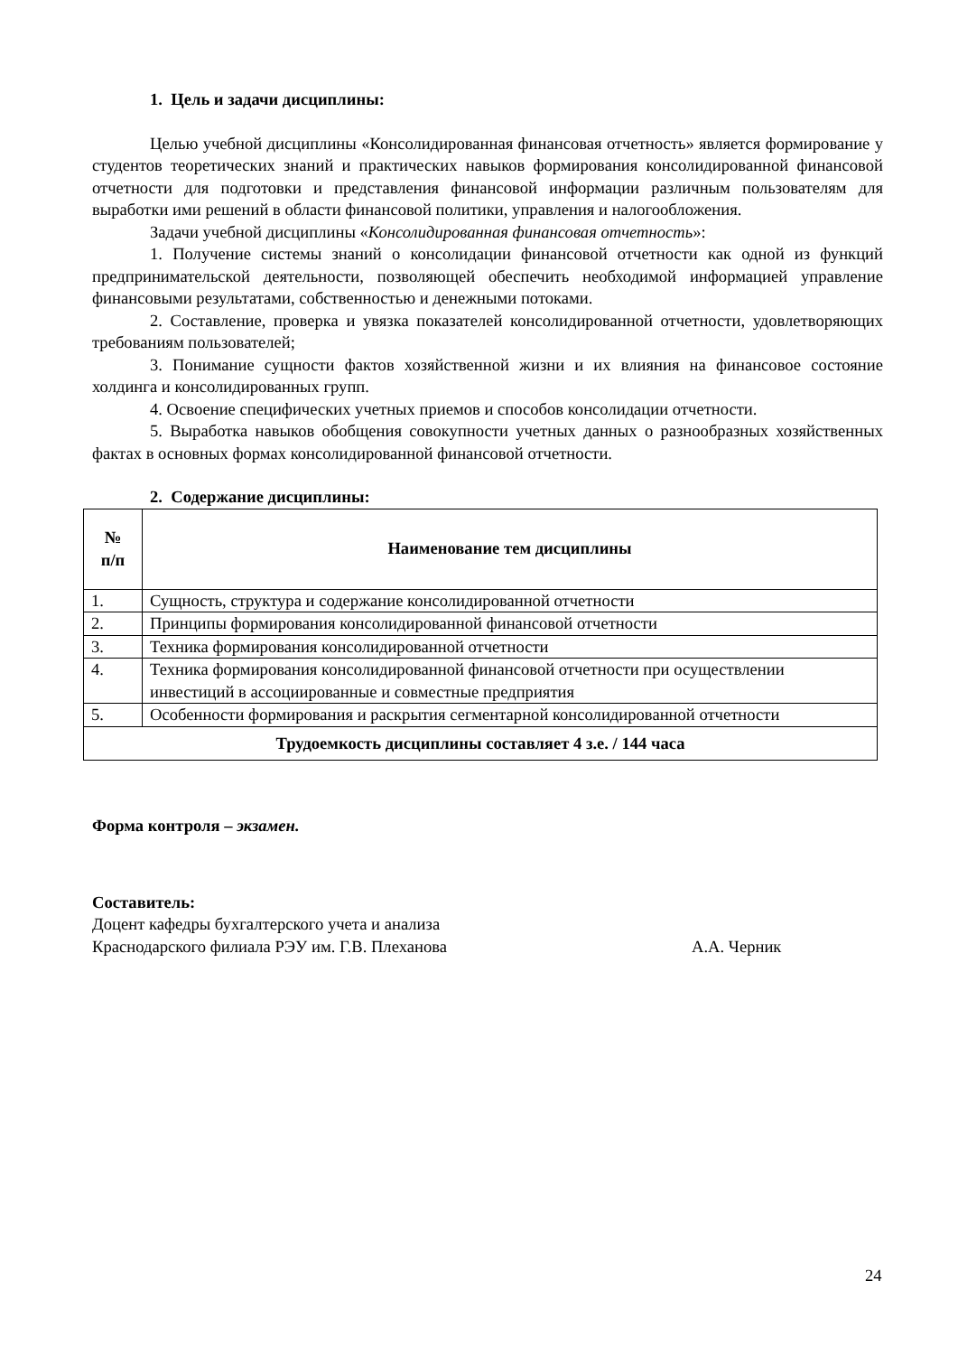1. Цель и задачи дисциплины:
Целью учебной дисциплины «Консолидированная финансовая отчетность» является формирование у студентов теоретических знаний и практических навыков формирования консолидированной финансовой отчетности для подготовки и представления финансовой информации различным пользователям для выработки ими решений в области финансовой политики, управления и налогообложения.
Задачи учебной дисциплины «Консолидированная финансовая отчетность»:
1. Получение системы знаний о консолидации финансовой отчетности как одной из функций предпринимательской деятельности, позволяющей обеспечить необходимой информацией управление финансовыми результатами, собственностью и денежными потоками.
2. Составление, проверка и увязка показателей консолидированной отчетности, удовлетворяющих требованиям пользователей;
3. Понимание сущности фактов хозяйственной жизни и их влияния на финансовое состояние холдинга и консолидированных групп.
4. Освоение специфических учетных приемов и способов консолидации отчетности.
5. Выработка навыков обобщения совокупности учетных данных о разнообразных хозяйственных фактах в основных формах консолидированной финансовой отчетности.
2. Содержание дисциплины:
| № п/п | Наименование тем дисциплины |
| --- | --- |
| 1. | Сущность, структура и содержание консолидированной отчетности |
| 2. | Принципы формирования консолидированной финансовой отчетности |
| 3. | Техника формирования консолидированной отчетности |
| 4. | Техника формирования консолидированной финансовой отчетности при осуществлении инвестиций в ассоциированные и совместные предприятия |
| 5. | Особенности формирования и раскрытия сегментарной консолидированной отчетности |
| Трудоемкость дисциплины составляет 4 з.е. / 144 часа | |
Форма контроля – экзамен.
Составитель:
Доцент кафедры бухгалтерского учета и анализа
Краснодарского филиала РЭУ им. Г.В. Плеханова А.А. Черник
24